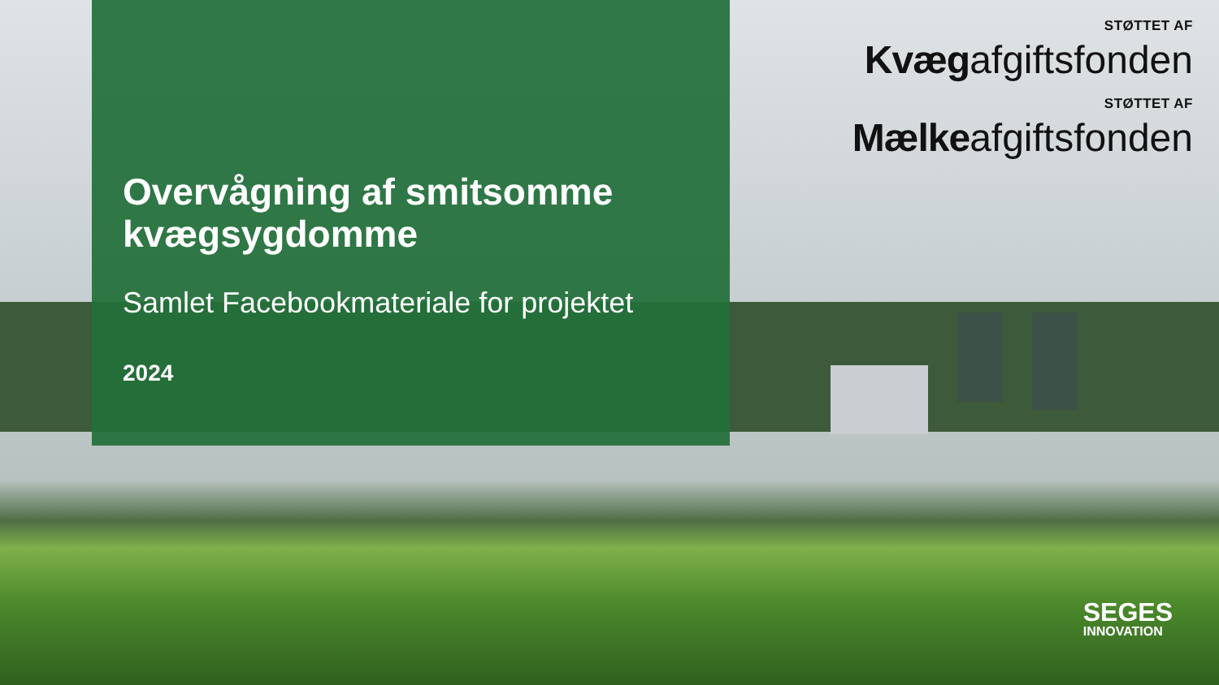Overvågning af smitsomme kvægsygdomme
Samlet Facebookmateriale for projektet
2024
STØTTET AF
Kvægafgiftsfonden
STØTTET AF
Mælkeafgiftsfonden
SEGES
INNOVATION